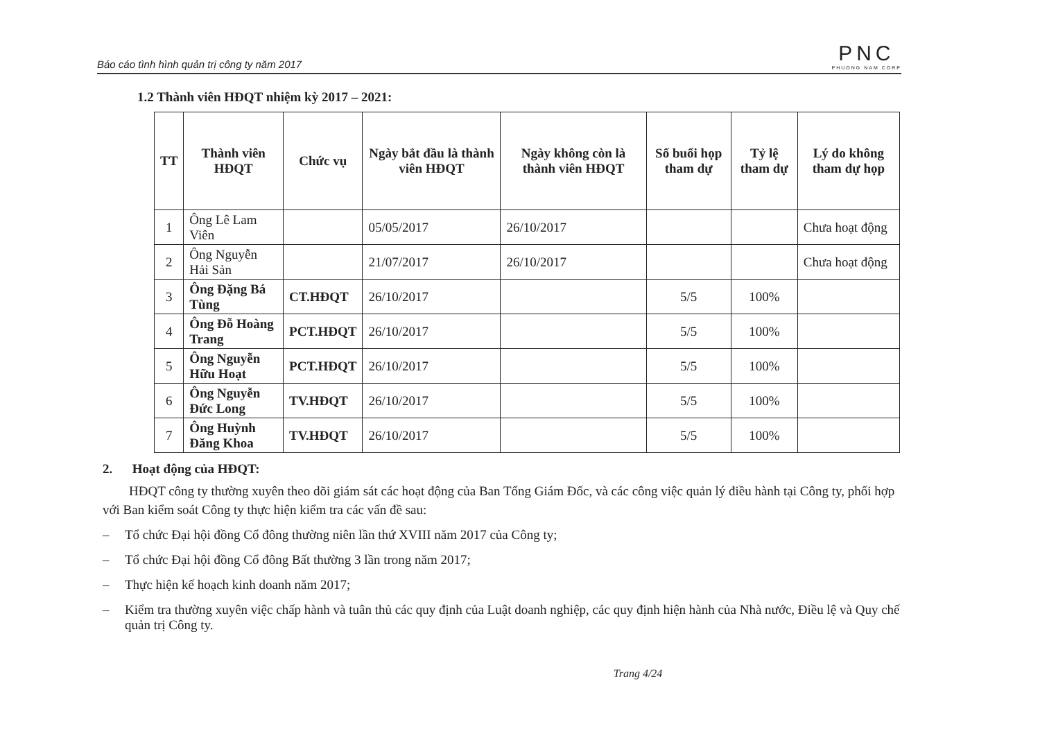Báo cáo tình hình quản trị công ty năm 2017
PNC
PHUONG NAM CORP
1.2 Thành viên HĐQT nhiệm kỳ 2017 – 2021:
| TT | Thành viên HĐQT | Chức vụ | Ngày bắt đầu là thành viên HĐQT | Ngày không còn là thành viên HĐQT | Số buổi họp tham dự | Tỷ lệ tham dự | Lý do không tham dự họp |
| --- | --- | --- | --- | --- | --- | --- | --- |
| 1 | Ông Lê Lam Viên | | 05/05/2017 | 26/10/2017 | | | Chưa hoạt động |
| 2 | Ông Nguyễn Hải Sản | | 21/07/2017 | 26/10/2017 | | | Chưa hoạt động |
| 3 | Ông Đặng Bá Tùng | CT.HĐQT | 26/10/2017 | | 5/5 | 100% | |
| 4 | Ông Đỗ Hoàng Trang | PCT.HĐQT | 26/10/2017 | | 5/5 | 100% | |
| 5 | Ông Nguyễn Hữu Hoạt | PCT.HĐQT | 26/10/2017 | | 5/5 | 100% | |
| 6 | Ông Nguyễn Đức Long | TV.HĐQT | 26/10/2017 | | 5/5 | 100% | |
| 7 | Ông Huỳnh Đăng Khoa | TV.HĐQT | 26/10/2017 | | 5/5 | 100% | |
2. Hoạt động của HĐQT:
HĐQT công ty thường xuyên theo dõi giám sát các hoạt động của Ban Tổng Giám Đốc, và các công việc quản lý điều hành tại Công ty, phối hợp với Ban kiểm soát Công ty thực hiện kiểm tra các vấn đề sau:
– Tổ chức Đại hội đồng Cổ đông thường niên lần thứ XVIII năm 2017 của Công ty;
– Tổ chức Đại hội đồng Cổ đông Bất thường 3 lần trong năm 2017;
– Thực hiện kế hoạch kinh doanh năm 2017;
– Kiểm tra thường xuyên việc chấp hành và tuân thủ các quy định của Luật doanh nghiệp, các quy định hiện hành của Nhà nước, Điều lệ và Quy chế quản trị Công ty.
Trang 4/24